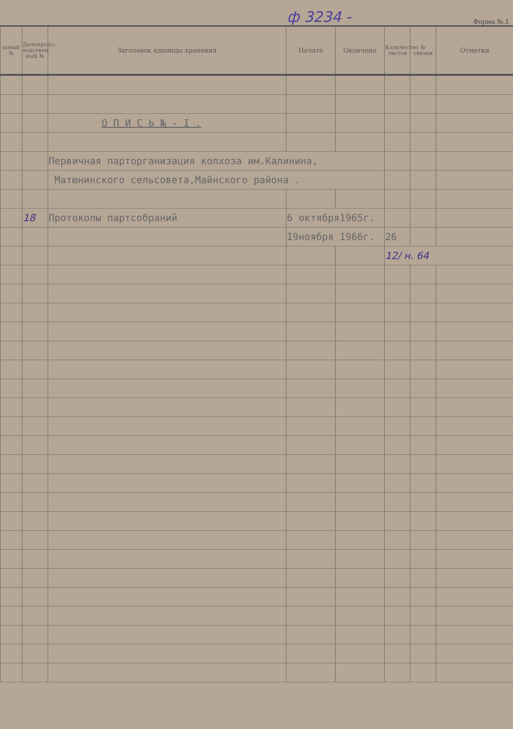ф 3234 - Форма №.1
| ковый № | Делопроиз-водствен-ный № | Заголовок единицы хранения | Начато | Окончено | Количество листов | № связки | Отметки |
| --- | --- | --- | --- | --- | --- | --- | --- |
| | | О П И С Ь № - I . | | | | | |
| | | Первичная парторганизация колхоза им.Калинина, | | | | | |
| | | Матюнинского сельсовета,Майнского района . | | | | | |
| | 18 | Протоколы партсобраний | 6 октября1965г. | | | | |
| | | | I9ноября 1966г. | | 26 | | |
| | | | | | 12/ н. 64 | | |